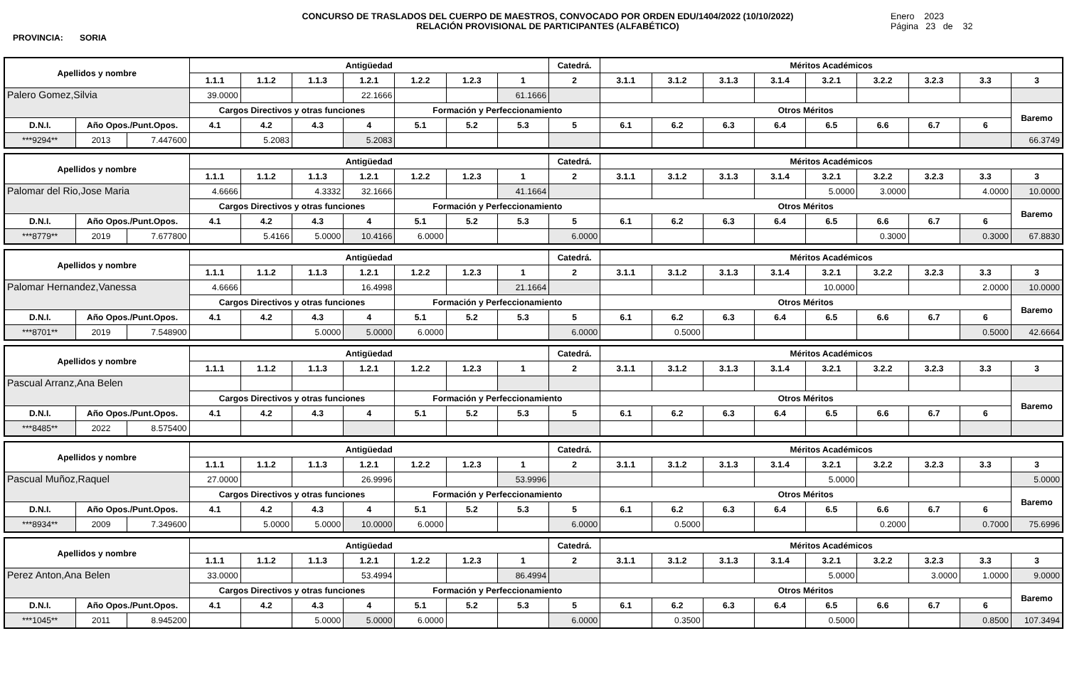PROVINCIA: SORIA
CONCURSO DE TRASLADOS DEL CUERPO DE MAESTROS, CONVOCADO POR ORDEN EDU/1404/2022 (10/10/2022)
RELACIÓN PROVISIONAL DE PARTICIPANTES (ALFABÉTICO)
Enero 2023
Página 23 de 32
| Apellidos y nombre | | | Antigüedad | | | | | | | Catedrá. | Méritos Académicos | | | | | | | | |
| --- | --- | --- | --- | --- | --- | --- | --- | --- | --- | --- | --- | --- | --- | --- | --- | --- | --- | --- | --- |
| | | | 1.1.1 | 1.1.2 | 1.1.3 | 1.2.1 | 1.2.2 | 1.2.3 | 1 | 2 | 3.1.1 | 3.1.2 | 3.1.3 | 3.1.4 | 3.2.1 | 3.2.2 | 3.2.3 | 3.3 | 3 |
| Palero Gomez,Silvia | | | 39.0000 | | | 22.1666 | | | 61.1666 | | | | | | | | | | |
| | | | Cargos Directivos y otras funciones | | | | Formación y Perfeccionamiento | | | | Otros Méritos | | | | | | | | Baremo |
| D.N.I. | Año Opos./Punt.Opos. | | 4.1 | 4.2 | 4.3 | 4 | 5.1 | 5.2 | 5.3 | 5 | 6.1 | 6.2 | 6.3 | 6.4 | 6.5 | 6.6 | 6.7 | 6 | |
| ***9294** | 2013 | 7.447600 | | 5.2083 | | 5.2083 | | | | | | | | | | | | | 66.3749 |
| Apellidos y nombre | | | Antigüedad | | | | | | | Catedrá. | Méritos Académicos | | | | | | | | |
| --- | --- | --- | --- | --- | --- | --- | --- | --- | --- | --- | --- | --- | --- | --- | --- | --- | --- | --- | --- |
| | | | 1.1.1 | 1.1.2 | 1.1.3 | 1.2.1 | 1.2.2 | 1.2.3 | 1 | 2 | 3.1.1 | 3.1.2 | 3.1.3 | 3.1.4 | 3.2.1 | 3.2.2 | 3.2.3 | 3.3 | 3 |
| Palomar del Rio,Jose Maria | | | 4.6666 | | 4.3332 | 32.1666 | | | 41.1664 | | | | | | 5.0000 | 3.0000 | | 4.0000 | 10.0000 |
| | | | Cargos Directivos y otras funciones | | | | Formación y Perfeccionamiento | | | | Otros Méritos | | | | | | | | Baremo |
| D.N.I. | Año Opos./Punt.Opos. | | 4.1 | 4.2 | 4.3 | 4 | 5.1 | 5.2 | 5.3 | 5 | 6.1 | 6.2 | 6.3 | 6.4 | 6.5 | 6.6 | 6.7 | 6 | |
| ***8779** | 2019 | 7.677800 | | 5.4166 | 5.0000 | 10.4166 | 6.0000 | | | 6.0000 | | | | | | 0.3000 | | 0.3000 | 67.8830 |
| Apellidos y nombre | | | Antigüedad | | | | | | | Catedrá. | Méritos Académicos | | | | | | | | |
| --- | --- | --- | --- | --- | --- | --- | --- | --- | --- | --- | --- | --- | --- | --- | --- | --- | --- | --- | --- |
| | | | 1.1.1 | 1.1.2 | 1.1.3 | 1.2.1 | 1.2.2 | 1.2.3 | 1 | 2 | 3.1.1 | 3.1.2 | 3.1.3 | 3.1.4 | 3.2.1 | 3.2.2 | 3.2.3 | 3.3 | 3 |
| Palomar Hernandez,Vanessa | | | 4.6666 | | | 16.4998 | | | 21.1664 | | | | | | 10.0000 | | | 2.0000 | 10.0000 |
| | | | Cargos Directivos y otras funciones | | | | Formación y Perfeccionamiento | | | | Otros Méritos | | | | | | | | Baremo |
| D.N.I. | Año Opos./Punt.Opos. | | 4.1 | 4.2 | 4.3 | 4 | 5.1 | 5.2 | 5.3 | 5 | 6.1 | 6.2 | 6.3 | 6.4 | 6.5 | 6.6 | 6.7 | 6 | |
| ***8701** | 2019 | 7.548900 | | | 5.0000 | 5.0000 | 6.0000 | | | 6.0000 | | 0.5000 | | | | | | 0.5000 | 42.6664 |
| Apellidos y nombre | | | Antigüedad | | | | | | | Catedrá. | Méritos Académicos | | | | | | | | |
| --- | --- | --- | --- | --- | --- | --- | --- | --- | --- | --- | --- | --- | --- | --- | --- | --- | --- | --- | --- |
| | | | 1.1.1 | 1.1.2 | 1.1.3 | 1.2.1 | 1.2.2 | 1.2.3 | 1 | 2 | 3.1.1 | 3.1.2 | 3.1.3 | 3.1.4 | 3.2.1 | 3.2.2 | 3.2.3 | 3.3 | 3 |
| Pascual Arranz,Ana Belen | | | | | | | | | | | | | | | | | | | |
| | | | Cargos Directivos y otras funciones | | | | Formación y Perfeccionamiento | | | | Otros Méritos | | | | | | | | Baremo |
| D.N.I. | Año Opos./Punt.Opos. | | 4.1 | 4.2 | 4.3 | 4 | 5.1 | 5.2 | 5.3 | 5 | 6.1 | 6.2 | 6.3 | 6.4 | 6.5 | 6.6 | 6.7 | 6 | |
| ***8485** | 2022 | 8.575400 | | | | | | | | | | | | | | | | | |
| Apellidos y nombre | | | Antigüedad | | | | | | | Catedrá. | Méritos Académicos | | | | | | | | |
| --- | --- | --- | --- | --- | --- | --- | --- | --- | --- | --- | --- | --- | --- | --- | --- | --- | --- | --- | --- |
| | | | 1.1.1 | 1.1.2 | 1.1.3 | 1.2.1 | 1.2.2 | 1.2.3 | 1 | 2 | 3.1.1 | 3.1.2 | 3.1.3 | 3.1.4 | 3.2.1 | 3.2.2 | 3.2.3 | 3.3 | 3 |
| Pascual Muñoz,Raquel | | | 27.0000 | | | 26.9996 | | | 53.9996 | | | | | | 5.0000 | | | | 5.0000 |
| | | | Cargos Directivos y otras funciones | | | | Formación y Perfeccionamiento | | | | Otros Méritos | | | | | | | | Baremo |
| D.N.I. | Año Opos./Punt.Opos. | | 4.1 | 4.2 | 4.3 | 4 | 5.1 | 5.2 | 5.3 | 5 | 6.1 | 6.2 | 6.3 | 6.4 | 6.5 | 6.6 | 6.7 | 6 | |
| ***8934** | 2009 | 7.349600 | | 5.0000 | 5.0000 | 10.0000 | 6.0000 | | | 6.0000 | | 0.5000 | | | | 0.2000 | | 0.7000 | 75.6996 |
| Apellidos y nombre | | | Antigüedad | | | | | | | Catedrá. | Méritos Académicos | | | | | | | | |
| --- | --- | --- | --- | --- | --- | --- | --- | --- | --- | --- | --- | --- | --- | --- | --- | --- | --- | --- | --- |
| | | | 1.1.1 | 1.1.2 | 1.1.3 | 1.2.1 | 1.2.2 | 1.2.3 | 1 | 2 | 3.1.1 | 3.1.2 | 3.1.3 | 3.1.4 | 3.2.1 | 3.2.2 | 3.2.3 | 3.3 | 3 |
| Perez Anton,Ana Belen | | | 33.0000 | | | 53.4994 | | | 86.4994 | | | | | | 5.0000 | | 3.0000 | 1.0000 | 9.0000 |
| | | | Cargos Directivos y otras funciones | | | | Formación y Perfeccionamiento | | | | Otros Méritos | | | | | | | | Baremo |
| D.N.I. | Año Opos./Punt.Opos. | | 4.1 | 4.2 | 4.3 | 4 | 5.1 | 5.2 | 5.3 | 5 | 6.1 | 6.2 | 6.3 | 6.4 | 6.5 | 6.6 | 6.7 | 6 | |
| ***1045** | 2011 | 8.945200 | | | 5.0000 | 5.0000 | 6.0000 | | | 6.0000 | | 0.3500 | | | 0.5000 | | | 0.8500 | 107.3494 |